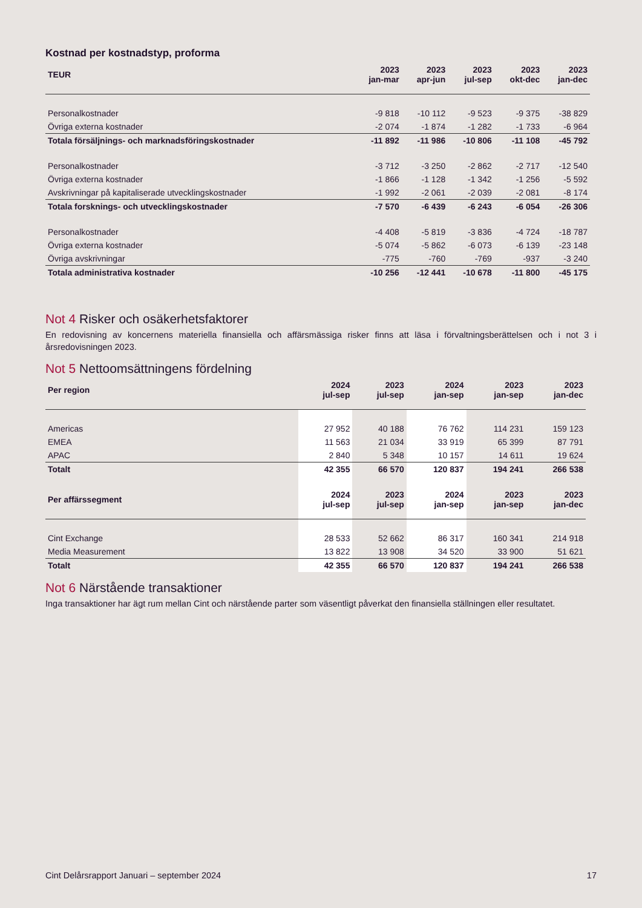Kostnad per kostnadstyp, proforma
| TEUR | 2023 jan-mar | 2023 apr-jun | 2023 jul-sep | 2023 okt-dec | 2023 jan-dec |
| --- | --- | --- | --- | --- | --- |
| Personalkostnader | -9 818 | -10 112 | -9 523 | -9 375 | -38 829 |
| Övriga externa kostnader | -2 074 | -1 874 | -1 282 | -1 733 | -6 964 |
| Totala försäljnings- och marknadsföringskostnader | -11 892 | -11 986 | -10 806 | -11 108 | -45 792 |
| Personalkostnader | -3 712 | -3 250 | -2 862 | -2 717 | -12 540 |
| Övriga externa kostnader | -1 866 | -1 128 | -1 342 | -1 256 | -5 592 |
| Avskrivningar på kapitaliserade utvecklingskostnader | -1 992 | -2 061 | -2 039 | -2 081 | -8 174 |
| Totala forsknings- och utvecklingskostnader | -7 570 | -6 439 | -6 243 | -6 054 | -26 306 |
| Personalkostnader | -4 408 | -5 819 | -3 836 | -4 724 | -18 787 |
| Övriga externa kostnader | -5 074 | -5 862 | -6 073 | -6 139 | -23 148 |
| Övriga avskrivningar | -775 | -760 | -769 | -937 | -3 240 |
| Totala administrativa kostnader | -10 256 | -12 441 | -10 678 | -11 800 | -45 175 |
Not 4 Risker och osäkerhetsfaktorer
En redovisning av koncernens materiella finansiella och affärsmässiga risker finns att läsa i förvaltningsberättelsen och i not 3 i årsredovisningen 2023.
Not 5 Nettoomsättningens fördelning
| Per region | 2024 jul-sep | 2023 jul-sep | 2024 jan-sep | 2023 jan-sep | 2023 jan-dec |
| --- | --- | --- | --- | --- | --- |
| Americas | 27 952 | 40 188 | 76 762 | 114 231 | 159 123 |
| EMEA | 11 563 | 21 034 | 33 919 | 65 399 | 87 791 |
| APAC | 2 840 | 5 348 | 10 157 | 14 611 | 19 624 |
| Totalt | 42 355 | 66 570 | 120 837 | 194 241 | 266 538 |
| Per affärssegment | 2024 jul-sep | 2023 jul-sep | 2024 jan-sep | 2023 jan-sep | 2023 jan-dec |
| Cint Exchange | 28 533 | 52 662 | 86 317 | 160 341 | 214 918 |
| Media Measurement | 13 822 | 13 908 | 34 520 | 33 900 | 51 621 |
| Totalt | 42 355 | 66 570 | 120 837 | 194 241 | 266 538 |
Not 6 Närstående transaktioner
Inga transaktioner har ägt rum mellan Cint och närstående parter som väsentligt påverkat den finansiella ställningen eller resultatet.
Cint Delårsrapport Januari – september 2024 17